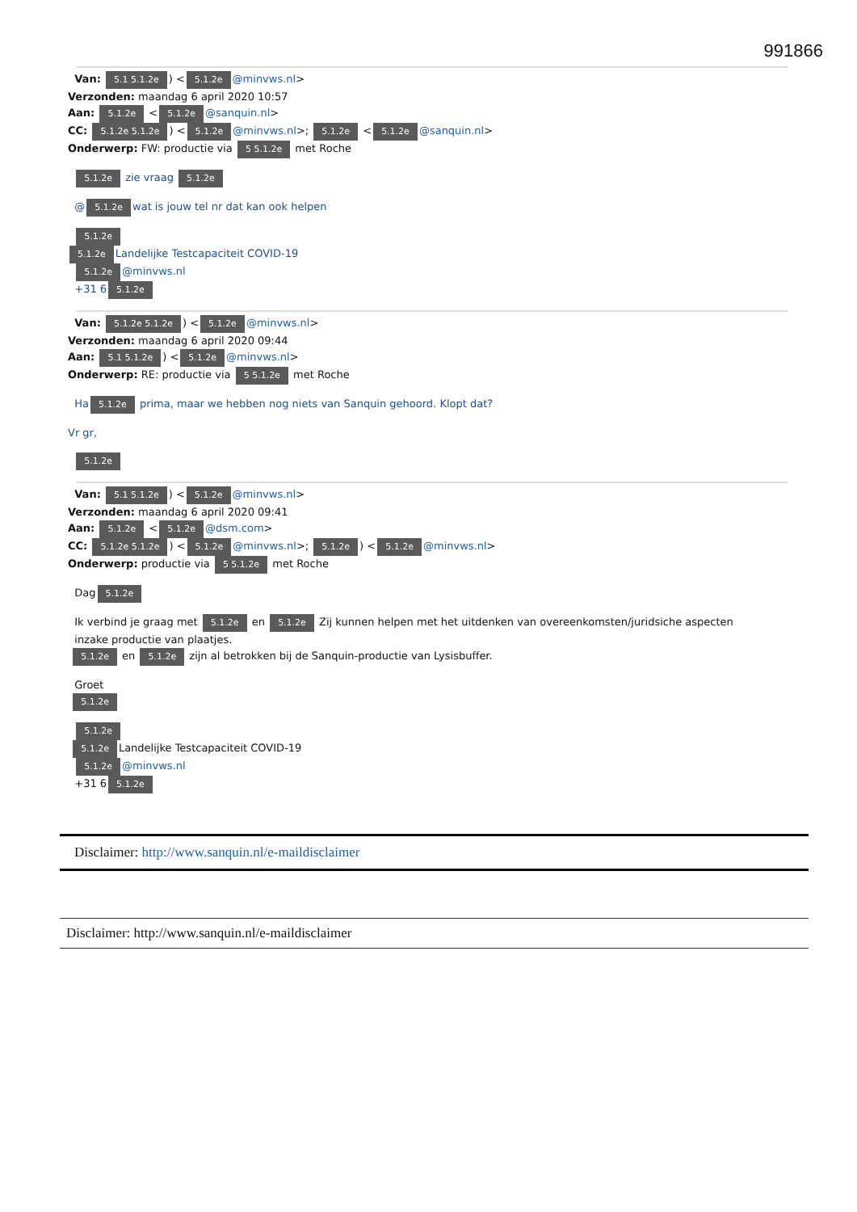991866
Van: 5.1 5.1.2e) < 5.1.2e @minvws.nl>
Verzonden: maandag 6 april 2020 10:57
Aan: 5.1.2e < 5.1.2e @sanquin.nl>
CC: 5.1.2e 5.1.2e) < 5.1.2e @minvws.nl>; 5.1.2e < 5.1.2e @sanquin.nl>
Onderwerp: FW: productie via 5 5.1.2e met Roche
5.1.2e zie vraag 5.1.2e
@ 5.1.2e wat is jouw tel nr dat kan ook helpen
5.1.2e
5.1.2e Landelijke Testcapaciteit COVID-19
5.1.2e @minvws.nl
+31 6 5.1.2e
Van: 5.1.2e 5.1.2e) < 5.1.2e @minvws.nl>
Verzonden: maandag 6 april 2020 09:44
Aan: 5.1 5.1.2e) < 5.1.2e @minvws.nl>
Onderwerp: RE: productie via 5 5.1.2e met Roche
Ha 5.1.2e prima, maar we hebben nog niets van Sanquin gehoord. Klopt dat?
Vr gr,
5.1.2e
Van: 5.1 5.1.2e) < 5.1.2e @minvws.nl>
Verzonden: maandag 6 april 2020 09:41
Aan: 5.1.2e < 5.1.2e @dsm.com>
CC: 5.1.2e 5.1.2e) < 5.1.2e @minvws.nl>; 5.1.2e) < 5.1.2e @minvws.nl>
Onderwerp: productie via 5 5.1.2e met Roche
Dag 5.1.2e
Ik verbind je graag met 5.1.2e en 5.1.2e Zij kunnen helpen met het uitdenken van overeenkomsten/juridsiche aspecten
inzake productie van plaatjes.
5.1.2e en 5.1.2e zijn al betrokken bij de Sanquin-productie van Lysisbuffer.
Groet
5.1.2e
5.1.2e
5.1.2e Landelijke Testcapaciteit COVID-19
5.1.2e @minvws.nl
+31 6 5.1.2e
Disclaimer: http://www.sanquin.nl/e-maildisclaimer
Disclaimer: http://www.sanquin.nl/e-maildisclaimer